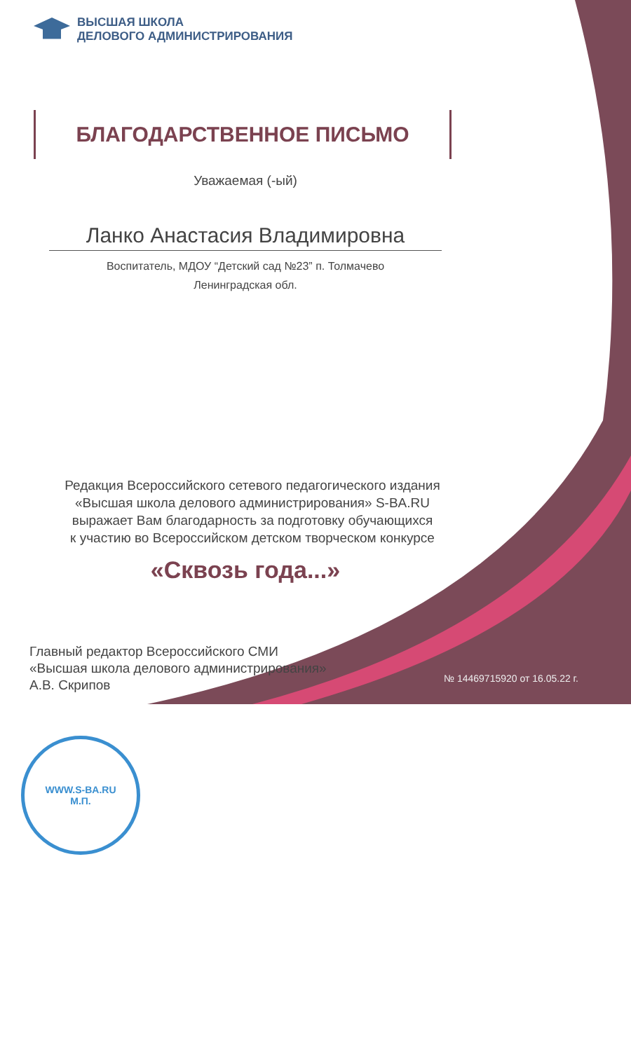ВЫСШАЯ ШКОЛА
ДЕЛОВОГО АДМИНИСТРИРОВАНИЯ
БЛАГОДАРСТВЕННОЕ ПИСЬМО
Уважаемая (-ый)
Ланко Анастасия Владимировна
Воспитатель, МДОУ “Детский сад №23” п. Толмачево
Ленинградская обл.
Редакция Всероссийского сетевого педагогического издания
«Высшая школа делового администрирования» S-BA.RU
выражает Вам благодарность за подготовку обучающихся
к участию во Всероссийском детском творческом конкурсе
«Сквозь года...»
Главный редактор Всероссийского СМИ
«Высшая школа делового администрирования»
А.В. Скрипов
WWW.S-BA.RU
М.П.
№ 14469715920 от 16.05.22 г.